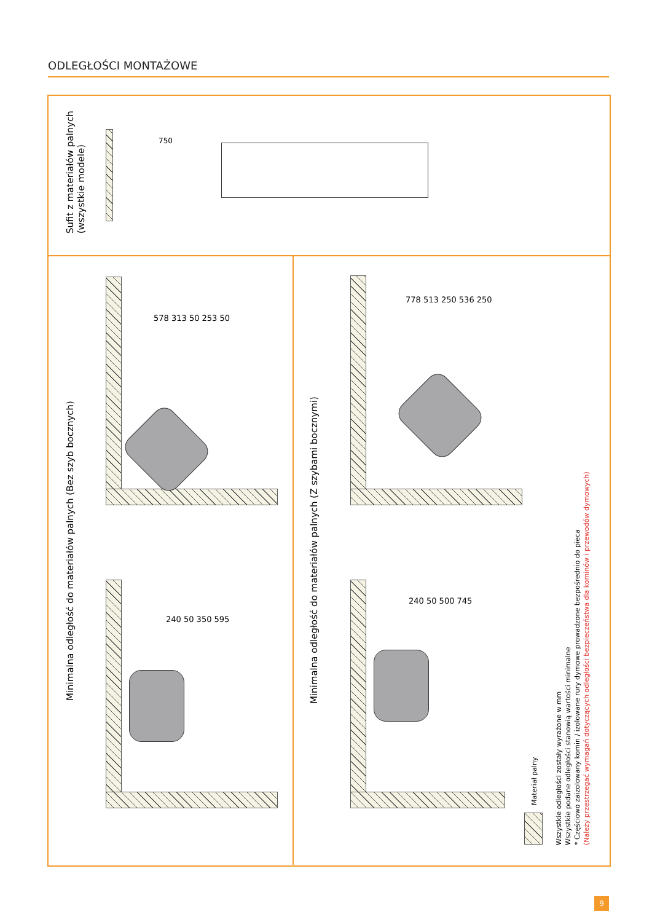ODLEGŁOŚCI MONTAŻOWE
Sufit z materiałów palnych
(wszystkie modele)
750
Minimalna odległość do materiałów palnych (Bez szyb bocznych) Minimalna odległość do materiałów palnych (Z szybami bocznymi)
578 313 50 253 50
778 513 250 536 250
240 50 350 595
240 50 500 745
Materiał palny
Wszystkie odległości zostały wyrażone w mm
Wszystkie podane odległości stanowią wartości minimalne
* Częściowo zaizolowany komin / izolowane rury dymowe prowadzone bezpośrednio do pieca
(Należy przestrzegać wymagań dotyczących odległości bezpieczeństwa dla kominów i przewodów dymowych)
9